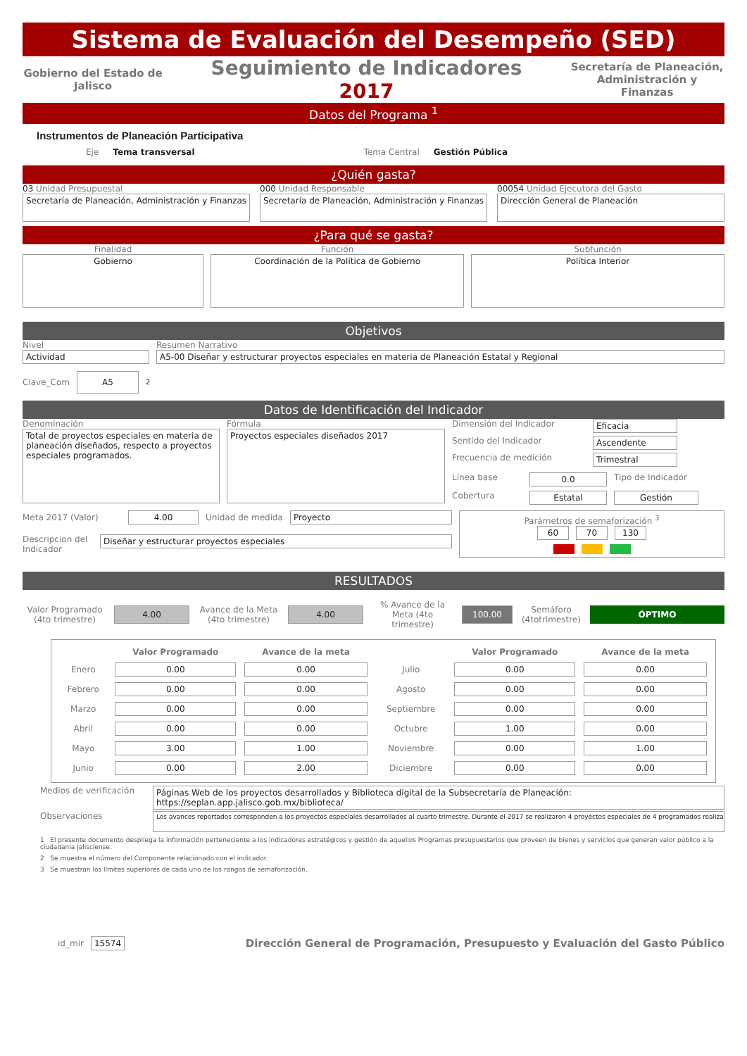Sistema de Evaluación del Desempeño (SED)
Gobierno del Estado de Jalisco
Seguimiento de Indicadores
2017
Secretaría de Planeación, Administración y Finanzas
Datos del Programa <sup>1</sup>
Instrumentos de Planeación Participativa
Eje Tema transversal Tema Central Gestión Pública
¿Quién gasta?
03 Unidad Presupuestal
Secretaría de Planeación, Administración y Finanzas
000 Unidad Responsable
Secretaría de Planeación, Administración y Finanzas
00054 Unidad Ejecutora del Gasto
Dirección General de Planeación
¿Para qué se gasta?
Finalidad
Gobierno
Función
Coordinación de la Política de Gobierno
Subfunción
Política Interior
Objetivos
Nivel
Actividad
Resumen Narrativo
A5-00 Diseñar y estructurar proyectos especiales en materia de Planeación Estatal y Regional
Clave_Com
A5
<sup>2</sup>
Datos de Identificación del Indicador
Denominación
Total de proyectos especiales en materia de planeación diseñados, respecto a proyectos especiales programados.
Fórmula
Proyectos especiales diseñados 2017
Dimensión del Indicador Eficacia
Sentido del Indicador Ascendente
Frecuencia de medición Trimestral
Línea base 0.0 Tipo de Indicador
Cobertura Estatal Gestión
Meta 2017 (Valor) 4.00 Unidad de medida Proyecto
Descripcion del Indicador
Diseñar y estructurar proyectos especiales
Parámetros de semaforización <sup>3</sup>
60 70 130
RESULTADOS
Valor Programado (4to trimestre)
4.00
Avance de la Meta (4to trimestre)
4.00
% Avance de la Meta (4to trimestre)
100.00
Semáforo (4totrimestre)
ÓPTIMO
| | Valor Programado | Avance de la meta | | Valor Programado | Avance de la meta |
| --- | --- | --- | --- | --- | --- |
| Enero | 0.00 | 0.00 | Julio | 0.00 | 0.00 |
| Febrero | 0.00 | 0.00 | Agosto | 0.00 | 0.00 |
| Marzo | 0.00 | 0.00 | Septiembre | 0.00 | 0.00 |
| Abril | 0.00 | 0.00 | Octubre | 1.00 | 0.00 |
| Mayo | 3.00 | 1.00 | Noviembre | 0.00 | 1.00 |
| Junio | 0.00 | 2.00 | Diciembre | 0.00 | 0.00 |
Medios de verificación
Páginas Web de los proyectos desarrollados y Biblioteca digital de la Subsecretaría de Planeación: https://seplan.app.jalisco.gob.mx/biblioteca/
Observaciones
Los avances reportados corresponden a los proyectos especiales desarrollados al cuarto trimestre. Durante el 2017 se realizaron 4 proyectos especiales de 4 programados realizar
1 El presente documento despliega la información perteneciente a los indicadores estratégicos y gestión de aquellos Programas presupuestarios que proveen de bienes y servicios que generan valor público a la ciudadania jalisciense.
2 Se muestra el número del Componente relacionado con el indicador.
3 Se muestran los límites superiores de cada uno de los rangos de semaforización.
id_mir 15574
Dirección General de Programación, Presupuesto y Evaluación del Gasto Público